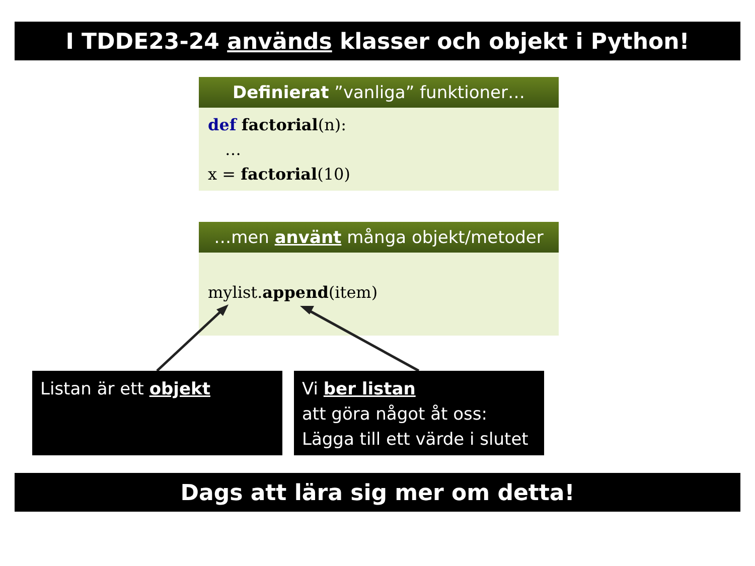I TDDE23-24 används klasser och objekt i Python!
Definierat ”vanliga” funktioner…
def factorial(n):
…
x = factorial(10)
…men använt många objekt/metoder
mylist.append(item)
Listan är ett objekt
Vi ber listan
att göra något åt oss:
Lägga till ett värde i slutet
Dags att lära sig mer om detta!